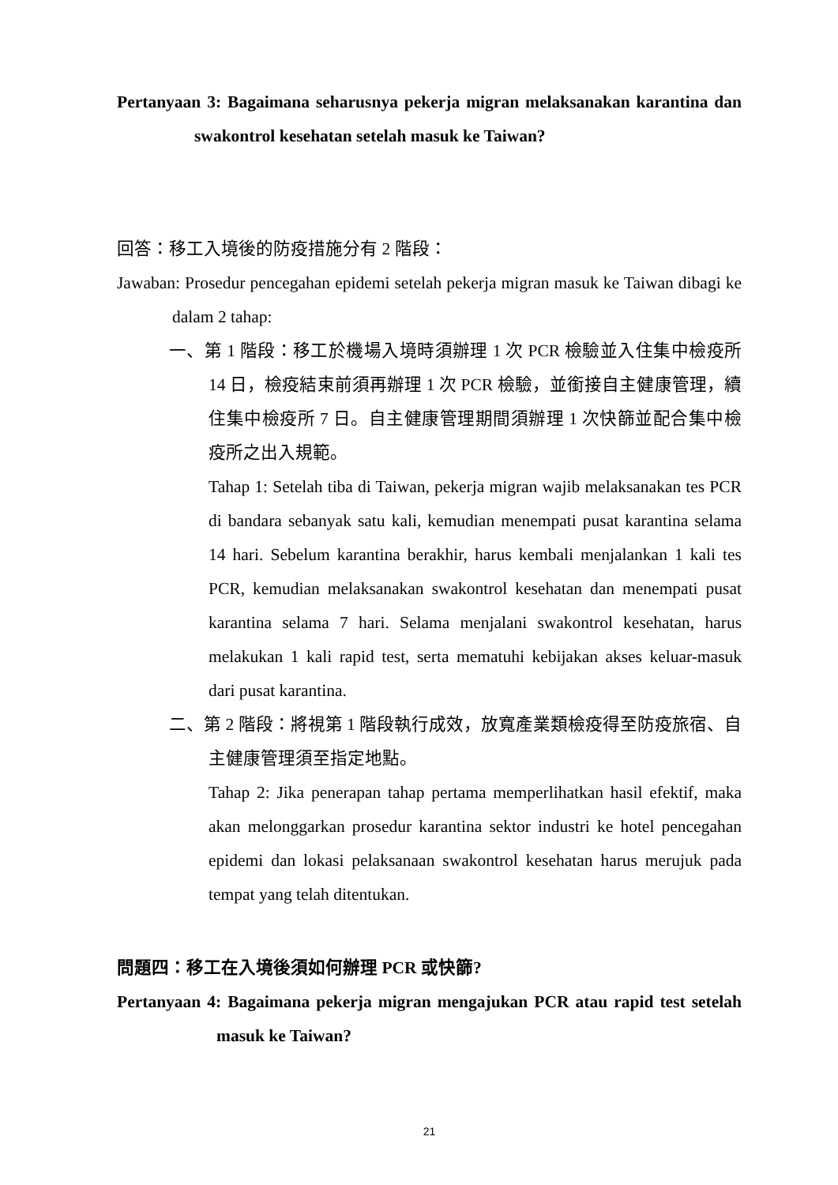Pertanyaan 3: Bagaimana seharusnya pekerja migran melaksanakan karantina dan swakontrol kesehatan setelah masuk ke Taiwan?
回答：移工入境後的防疫措施分有 2 階段：
Jawaban: Prosedur pencegahan epidemi setelah pekerja migran masuk ke Taiwan dibagi ke dalam 2 tahap:
一、第 1 階段：移工於機場入境時須辦理 1 次 PCR 檢驗並入住集中檢疫所 14 日，檢疫結束前須再辦理 1 次 PCR 檢驗，並銜接自主健康管理，續住集中檢疫所 7 日。自主健康管理期間須辦理 1 次快篩並配合集中檢疫所之出入規範。
Tahap 1: Setelah tiba di Taiwan, pekerja migran wajib melaksanakan tes PCR di bandara sebanyak satu kali, kemudian menempati pusat karantina selama 14 hari. Sebelum karantina berakhir, harus kembali menjalankan 1 kali tes PCR, kemudian melaksanakan swakontrol kesehatan dan menempati pusat karantina selama 7 hari. Selama menjalani swakontrol kesehatan, harus melakukan 1 kali rapid test, serta mematuhi kebijakan akses keluar-masuk dari pusat karantina.
二、第 2 階段：將視第 1 階段執行成效，放寬產業類檢疫得至防疫旅宿、自主健康管理須至指定地點。
Tahap 2: Jika penerapan tahap pertama memperlihatkan hasil efektif, maka akan melonggarkan prosedur karantina sektor industri ke hotel pencegahan epidemi dan lokasi pelaksanaan swakontrol kesehatan harus merujuk pada tempat yang telah ditentukan.
問題四：移工在入境後須如何辦理 PCR 或快篩?
Pertanyaan 4: Bagaimana pekerja migran mengajukan PCR atau rapid test setelah masuk ke Taiwan?
21